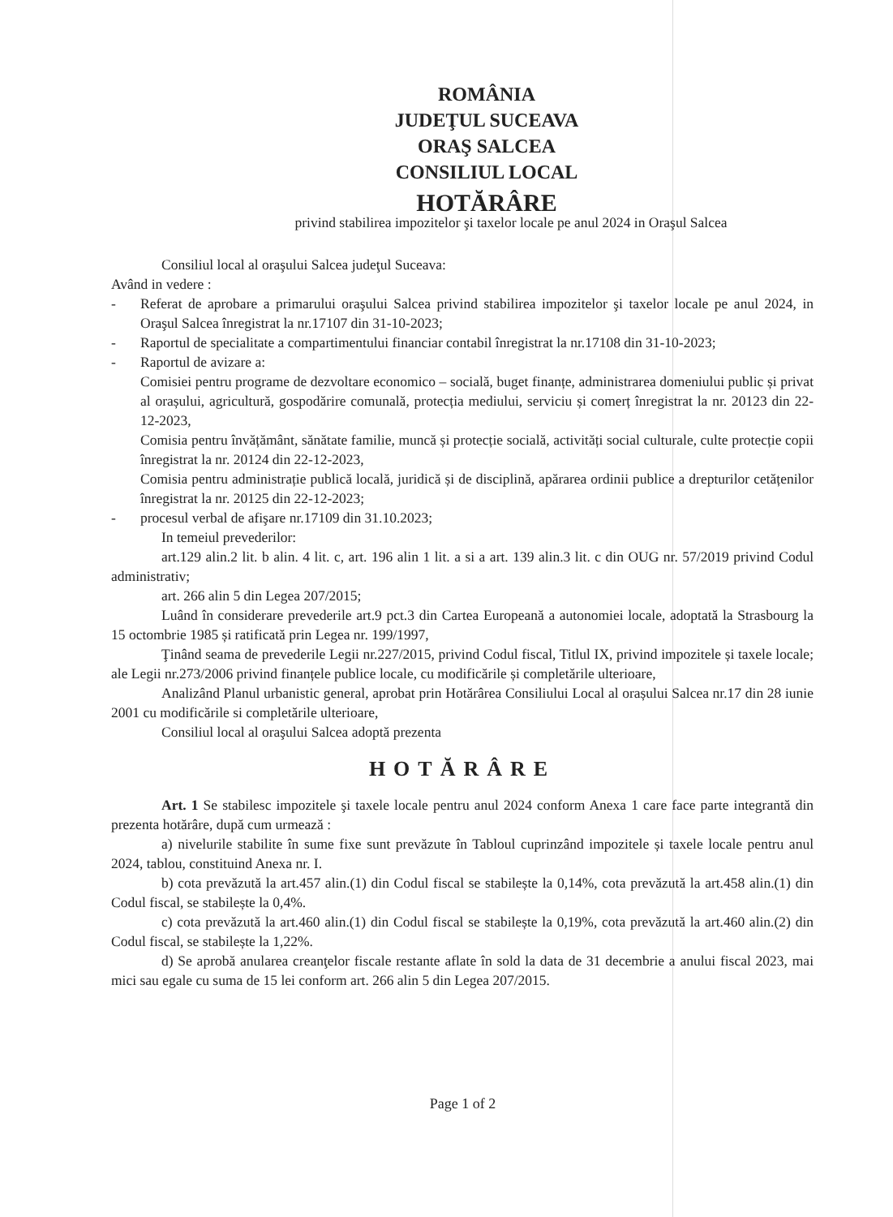ROMÂNIA
JUDEŢUL SUCEAVA
ORAŞ SALCEA
CONSILIUL LOCAL
HOTĂRÂRE
privind stabilirea impozitelor şi taxelor locale pe anul 2024 in Oraşul Salcea
Consiliul local al oraşului Salcea judeţul Suceava:
Având in vedere :
- Referat de aprobare a primarului oraşului Salcea privind stabilirea impozitelor şi taxelor locale pe anul 2024, in Oraşul Salcea înregistrat la nr.17107 din 31-10-2023;
- Raportul de specialitate a compartimentului financiar contabil înregistrat la nr.17108 din 31-10-2023;
- Raportul de avizare a:
Comisiei pentru programe de dezvoltare economico – socială, buget finanțe, administrarea domeniului public și privat al orașului, agricultură, gospodărire comunală, protecția mediului, serviciu și comerț înregistrat la nr. 20123 din 22-12-2023,
Comisia pentru învățământ, sănătate familie, muncă și protecție socială, activități social culturale, culte protecție copii înregistrat la nr. 20124 din 22-12-2023,
Comisia pentru administrație publică locală, juridică și de disciplină, apărarea ordinii publice a drepturilor cetățenilor înregistrat la nr. 20125 din 22-12-2023;
- procesul verbal de afişare nr.17109 din 31.10.2023;
In temeiul prevederilor:
art.129 alin.2 lit. b alin. 4 lit. c, art. 196 alin 1 lit. a si a art. 139 alin.3 lit. c din OUG nr. 57/2019 privind Codul administrativ;
art. 266 alin 5 din Legea 207/2015;
Luând în considerare prevederile art.9 pct.3 din Cartea Europeană a autonomiei locale, adoptată la Strasbourg la 15 octombrie 1985 și ratificată prin Legea nr. 199/1997,
Ţinând seama de prevederile Legii nr.227/2015, privind Codul fiscal, Titlul IX, privind impozitele și taxele locale; ale Legii nr.273/2006 privind finanțele publice locale, cu modificările și completările ulterioare,
Analizând Planul urbanistic general, aprobat prin Hotărârea Consiliului Local al orașului Salcea nr.17 din 28 iunie 2001 cu modificările si completările ulterioare,
Consiliul local al oraşului Salcea adoptă prezenta
HOTĂRÂRE
Art. 1 Se stabilesc impozitele şi taxele locale pentru anul 2024 conform Anexa 1 care face parte integrantă din prezenta hotărâre, după cum urmează :
a) nivelurile stabilite în sume fixe sunt prevăzute în Tabloul cuprinzând impozitele și taxele locale pentru anul 2024, tablou, constituind Anexa nr. I.
b) cota prevăzută la art.457 alin.(1) din Codul fiscal se stabilește la 0,14%, cota prevăzută la art.458 alin.(1) din Codul fiscal, se stabilește la 0,4%.
c) cota prevăzută la art.460 alin.(1) din Codul fiscal se stabilește la 0,19%, cota prevăzută la art.460 alin.(2) din Codul fiscal, se stabilește la 1,22%.
d) Se aprobă anularea creanţelor fiscale restante aflate în sold la data de 31 decembrie a anului fiscal 2023, mai mici sau egale cu suma de 15 lei conform art. 266 alin 5 din Legea 207/2015.
Page 1 of 2